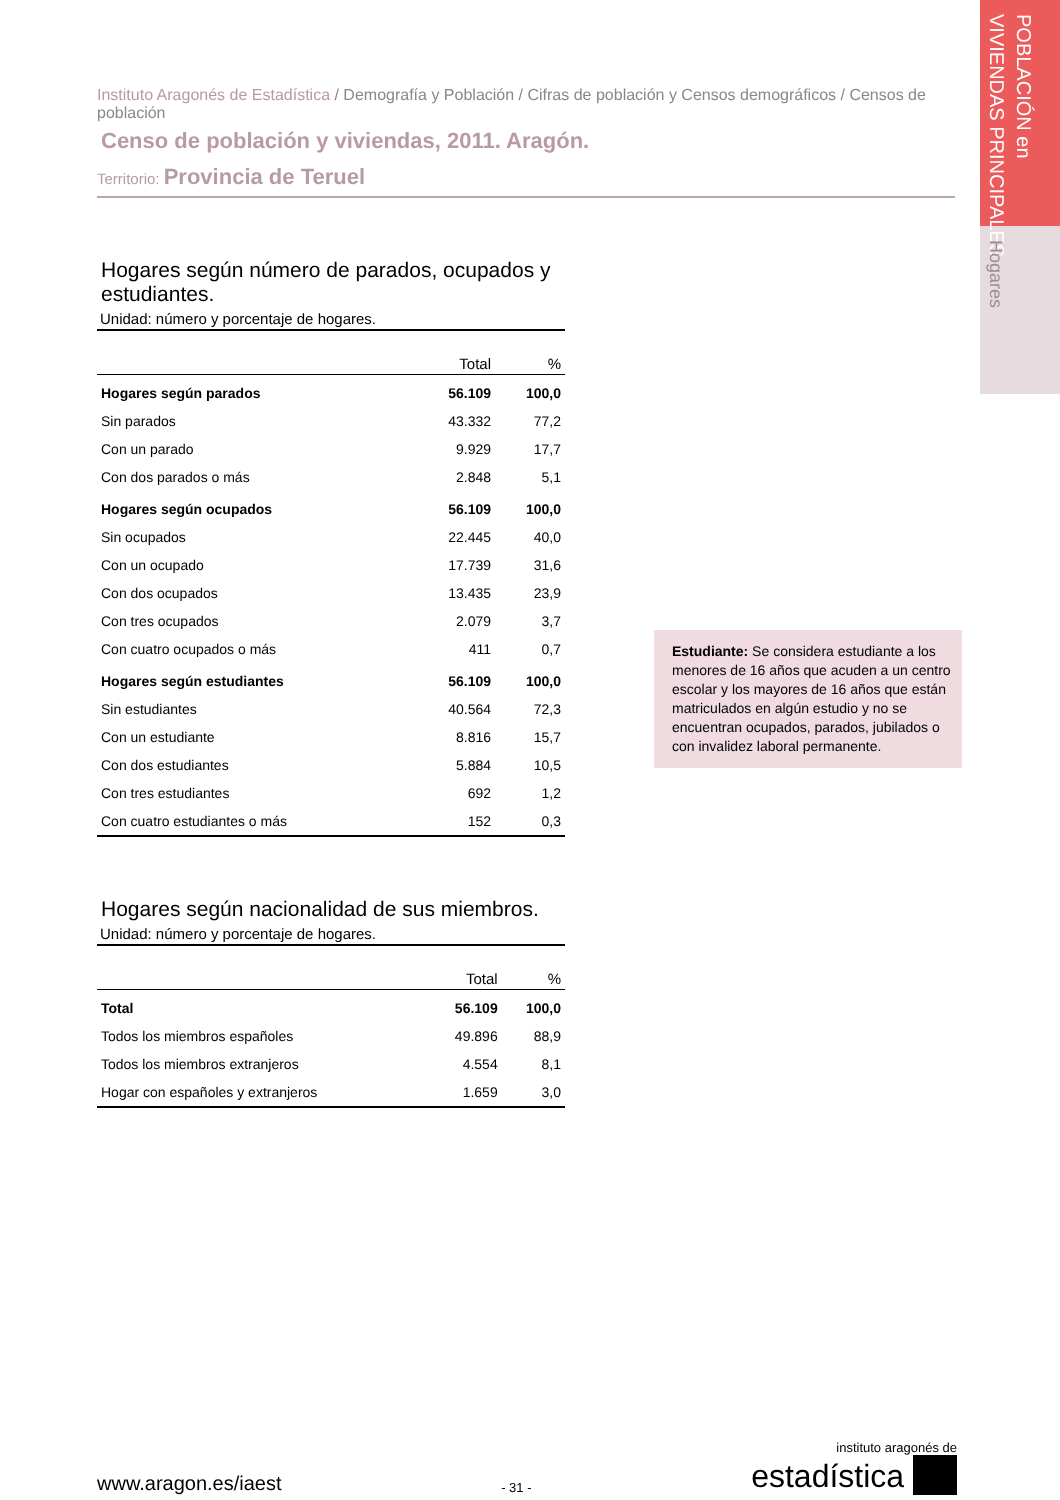POBLACIÓN en
VIVIENDAS PRINCIPALES
Hogares
Instituto Aragonés de Estadística / Demografía y Población / Cifras de población y Censos demográficos / Censos de población
Censo de población y viviendas, 2011. Aragón.
Territorio: Provincia de Teruel
Hogares según número de parados, ocupados y estudiantes.
Unidad: número y porcentaje de hogares.
| | Total | % |
| --- | --- | --- |
| Hogares según parados | 56.109 | 100,0 |
| Sin parados | 43.332 | 77,2 |
| Con un parado | 9.929 | 17,7 |
| Con dos parados o más | 2.848 | 5,1 |
| Hogares según ocupados | 56.109 | 100,0 |
| Sin ocupados | 22.445 | 40,0 |
| Con un ocupado | 17.739 | 31,6 |
| Con dos ocupados | 13.435 | 23,9 |
| Con tres ocupados | 2.079 | 3,7 |
| Con cuatro ocupados o más | 411 | 0,7 |
| Hogares según estudiantes | 56.109 | 100,0 |
| Sin estudiantes | 40.564 | 72,3 |
| Con un estudiante | 8.816 | 15,7 |
| Con dos estudiantes | 5.884 | 10,5 |
| Con tres estudiantes | 692 | 1,2 |
| Con cuatro estudiantes o más | 152 | 0,3 |
Hogares según nacionalidad de sus miembros.
Unidad: número y porcentaje de hogares.
| | Total | % |
| --- | --- | --- |
| Total | 56.109 | 100,0 |
| Todos los miembros españoles | 49.896 | 88,9 |
| Todos los miembros extranjeros | 4.554 | 8,1 |
| Hogar con españoles y extranjeros | 1.659 | 3,0 |
Estudiante: Se considera estudiante a los menores de 16 años que acuden a un centro escolar y los mayores de 16 años que están matriculados en algún estudio y no se encuentran ocupados, parados, jubilados o con invalidez laboral permanente.
www.aragon.es/iaest
- 31 -
instituto aragonés de
estadística